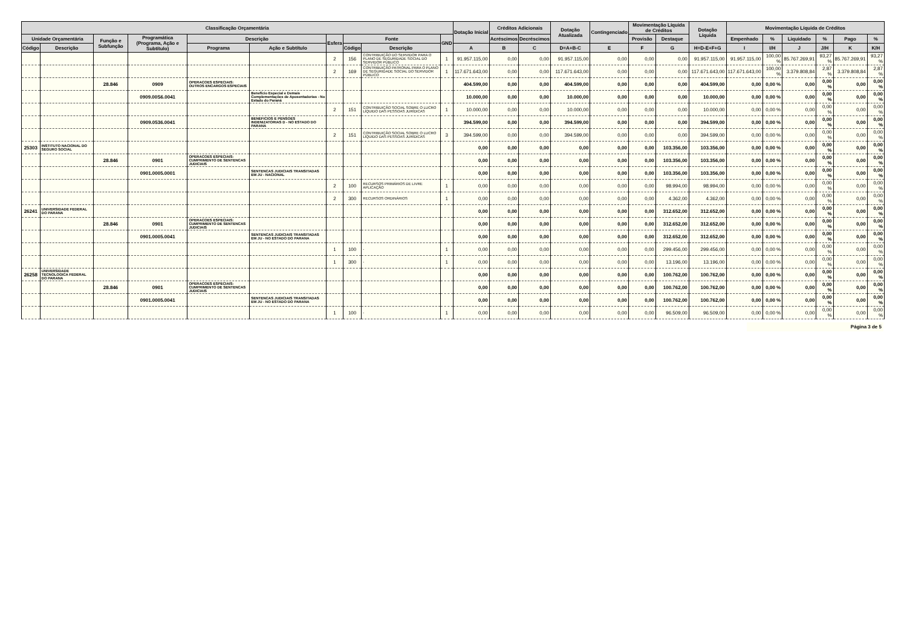| Classificação Orçamentária | | | | | | | | | | Dotação Inicial | Créditos Adicionais | | Dotação Atualizada | Contingenciado | Movimentação Líquida de Créditos | | Dotação Líquida | Movimentação Líquida de Créditos | | | | | |
| --- | --- | --- | --- | --- | --- | --- | --- | --- | --- | --- | --- | --- | --- | --- | --- | --- | --- | --- | --- | --- | --- | --- | --- |
| Unidade Orçamentária | | Função e Subfunção | Programática (Programa, Ação e Subtítulo) | Descrição | | Esfera | Fonte | | GND | | Acréscimos | Decréscimos | | | Provisão | Destaque | | Empenhado | % | Liquidado | % | Pago | % |
| Código | Descrição | | | Programa | Ação e Subtítulo | | Código | Descrição | | A | B | C | D=A+B-C | E | F | G | H=D-E+F+G | I | I/H | J | J/H | K | K/H |
| | | | | | | 2 | 156 | CONTRIBUIÇÃO DO SERVIDOR PARA O PLANO DE SEGURIDADE SOCIAL DO SERVIDOR PÚBLICO | 1 | 91.957.115,00 | 0,00 | 0,00 | 91.957.115,00 | 0,00 | 0,00 | 0,00 | 91.957.115,00 | 91.957.115,00 | 100,00 % | 85.767.269,91 | 93,27 % | 85.767.269,91 | 93,27 % |
| | | | | | | 2 | 169 | CONTRIBUIÇÃO PATRONAL PARA O PLANO DE SEGURIDADE SOCIAL DO SERVIDOR PÚBLICO | 1 | 117.671.643,00 | 0,00 | 0,00 | 117.671.643,00 | 0,00 | 0,00 | 0,00 | 117.671.643,00 | 117.671.643,00 | 100,00 % | 3.379.808,84 | 2,87 % | 3.379.808,84 | 2,87 % |
| | | 28.846 | 0909 | OPERACOES ESPECIAIS: OUTROS ENCARGOS ESPECIAIS | | | | | | 404.599,00 | 0,00 | 0,00 | 404.599,00 | 0,00 | 0,00 | 0,00 | 404.599,00 | 0,00 | 0,00 % | 0,00 | 0,00 % | 0,00 | 0,00 % |
| | | | 0909.00S6.0041 | | Benefício Especial e Demais Complementações de Aposentadorias - No Estado do Paraná | | | | | 10.000,00 | 0,00 | 0,00 | 10.000,00 | 0,00 | 0,00 | 0,00 | 10.000,00 | 0,00 | 0,00 % | 0,00 | 0,00 % | 0,00 | 0,00 % |
| | | | | | | 2 | 151 | CONTRIBUIÇÃO SOCIAL SOBRE O LUCRO LÍQUIDO DAS PESSOAS JURÍDICAS | 1 | 10.000,00 | 0,00 | 0,00 | 10.000,00 | 0,00 | 0,00 | 0,00 | 10.000,00 | 0,00 | 0,00 % | 0,00 | 0,00 % | 0,00 | 0,00 % |
| | | | 0909.0536.0041 | | BENEFICIOS E PENSOES INDENIZATORIAS D - NO ESTADO DO PARANA | | | | | 394.599,00 | 0,00 | 0,00 | 394.599,00 | 0,00 | 0,00 | 0,00 | 394.599,00 | 0,00 | 0,00 % | 0,00 | 0,00 % | 0,00 | 0,00 % |
| | | | | | | 2 | 151 | CONTRIBUIÇÃO SOCIAL SOBRE O LUCRO LÍQUIDO DAS PESSOAS JURÍDICAS | 3 | 394.599,00 | 0,00 | 0,00 | 394.599,00 | 0,00 | 0,00 | 0,00 | 394.599,00 | 0,00 | 0,00 % | 0,00 | 0,00 % | 0,00 | 0,00 % |
| 25303 | INSTITUTO NACIONAL DO SEGURO SOCIAL | | | | | | | | | 0,00 | 0,00 | 0,00 | 0,00 | 0,00 | 0,00 | 103.356,00 | 103.356,00 | 0,00 | 0,00 % | 0,00 | 0,00 % | 0,00 | 0,00 % |
| | | 28.846 | 0901 | OPERACOES ESPECIAIS: CUMPRIMENTO DE SENTENCAS JUDICIAIS | | | | | | 0,00 | 0,00 | 0,00 | 0,00 | 0,00 | 0,00 | 103.356,00 | 103.356,00 | 0,00 | 0,00 % | 0,00 | 0,00 % | 0,00 | 0,00 % |
| | | | 0901.0005.0001 | | SENTENCAS JUDICIAIS TRANSITADAS EM JU - NACIONAL | | | | | 0,00 | 0,00 | 0,00 | 0,00 | 0,00 | 0,00 | 103.356,00 | 103.356,00 | 0,00 | 0,00 % | 0,00 | 0,00 % | 0,00 | 0,00 % |
| | | | | | | 2 | 100 | RECURSOS PRIMÁRIOS DE LIVRE APLICAÇÃO | 1 | 0,00 | 0,00 | 0,00 | 0,00 | 0,00 | 0,00 | 98.994,00 | 98.994,00 | 0,00 | 0,00 % | 0,00 | 0,00 % | 0,00 | 0,00 % |
| | | | | | | 2 | 300 | RECURSOS ORDINÁRIOS | 1 | 0,00 | 0,00 | 0,00 | 0,00 | 0,00 | 0,00 | 4.362,00 | 4.362,00 | 0,00 | 0,00 % | 0,00 | 0,00 % | 0,00 | 0,00 % |
| 26241 | UNIVERSIDADE FEDERAL DO PARANA | | | | | | | | | 0,00 | 0,00 | 0,00 | 0,00 | 0,00 | 0,00 | 312.652,00 | 312.652,00 | 0,00 | 0,00 % | 0,00 | 0,00 % | 0,00 | 0,00 % |
| | | 28.846 | 0901 | OPERACOES ESPECIAIS: CUMPRIMENTO DE SENTENCAS JUDICIAIS | | | | | | 0,00 | 0,00 | 0,00 | 0,00 | 0,00 | 0,00 | 312.652,00 | 312.652,00 | 0,00 | 0,00 % | 0,00 | 0,00 % | 0,00 | 0,00 % |
| | | | 0901.0005.0041 | | SENTENCAS JUDICIAIS TRANSITADAS EM JU - NO ESTADO DO PARANA | | | | | 0,00 | 0,00 | 0,00 | 0,00 | 0,00 | 0,00 | 312.652,00 | 312.652,00 | 0,00 | 0,00 % | 0,00 | 0,00 % | 0,00 | 0,00 % |
| | | | | | | 1 | 100 | - | 1 | 0,00 | 0,00 | 0,00 | 0,00 | 0,00 | 0,00 | 299.456,00 | 299.456,00 | 0,00 | 0,00 % | 0,00 | 0,00 % | 0,00 | 0,00 % |
| | | | | | | 1 | 300 | - | 1 | 0,00 | 0,00 | 0,00 | 0,00 | 0,00 | 0,00 | 13.196,00 | 13.196,00 | 0,00 | 0,00 % | 0,00 | 0,00 % | 0,00 | 0,00 % |
| 26258 | UNIVERSIDADE TECNOLOGICA FEDERAL DO PARANA | | | | | | | | | 0,00 | 0,00 | 0,00 | 0,00 | 0,00 | 0,00 | 100.762,00 | 100.762,00 | 0,00 | 0,00 % | 0,00 | 0,00 % | 0,00 | 0,00 % |
| | | 28.846 | 0901 | OPERACOES ESPECIAIS: CUMPRIMENTO DE SENTENCAS JUDICIAIS | | | | | | 0,00 | 0,00 | 0,00 | 0,00 | 0,00 | 0,00 | 100.762,00 | 100.762,00 | 0,00 | 0,00 % | 0,00 | 0,00 % | 0,00 | 0,00 % |
| | | | 0901.0005.0041 | | SENTENCAS JUDICIAIS TRANSITADAS EM JU - NO ESTADO DO PARANA | | | | | 0,00 | 0,00 | 0,00 | 0,00 | 0,00 | 0,00 | 100.762,00 | 100.762,00 | 0,00 | 0,00 % | 0,00 | 0,00 % | 0,00 | 0,00 % |
| | | | | | | 1 | 100 | - | 1 | 0,00 | 0,00 | 0,00 | 0,00 | 0,00 | 0,00 | 96.509,00 | 96.509,00 | 0,00 | 0,00 % | 0,00 | 0,00 % | 0,00 | 0,00 % |
Página 3 de 5